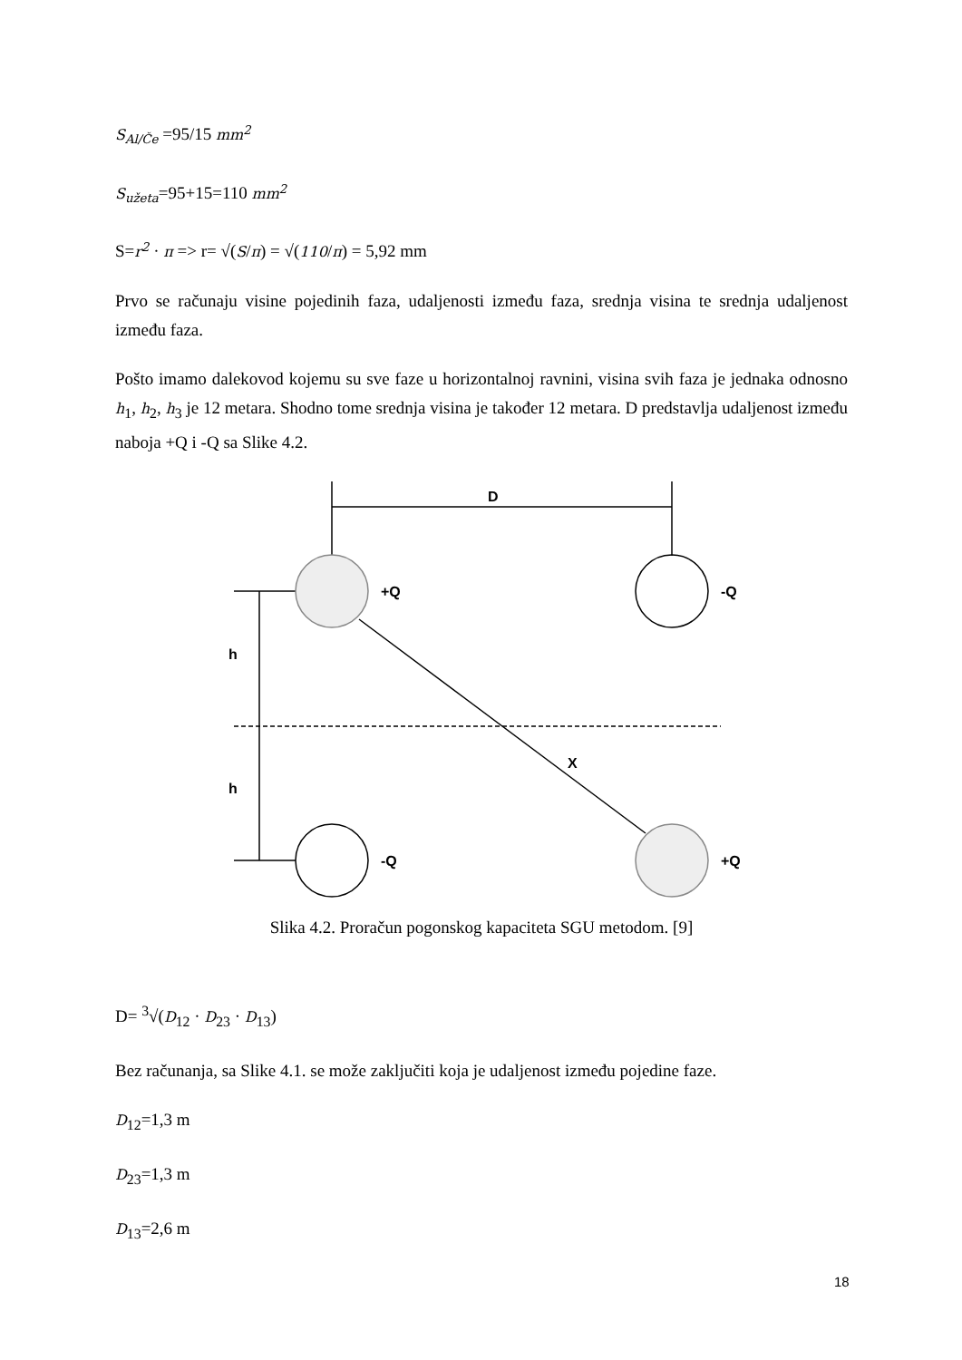S<sub>Al/Če</sub> =95/15 mm<sup>2</sup>
S<sub>užeta</sub>=95+15=110 mm<sup>2</sup>
S=r<sup>2</sup> · π => r= √(S/π) = √(110/π) = 5,92 mm
Prvo se računaju visine pojedinih faza, udaljenosti između faza, srednja visina te srednja udaljenost između faza.
Pošto imamo dalekovod kojemu su sve faze u horizontalnoj ravnini, visina svih faza je jednaka odnosno h<sub>1</sub>, h<sub>2</sub>, h<sub>3</sub> je 12 metara. Shodno tome srednja visina je također 12 metara. D predstavlja udaljenost između naboja +Q i -Q sa Slike 4.2.
D
+Q
-Q
h
h
X
-Q
+Q
Slika 4.2. Proračun pogonskog kapaciteta SGU metodom. [9]
D= <sup>3</sup>√(D<sub>12</sub> · D<sub>23</sub> · D<sub>13</sub>)
Bez računanja, sa Slike 4.1. se može zaključiti koja je udaljenost između pojedine faze.
D<sub>12</sub>=1,3 m
D<sub>23</sub>=1,3 m
D<sub>13</sub>=2,6 m
18